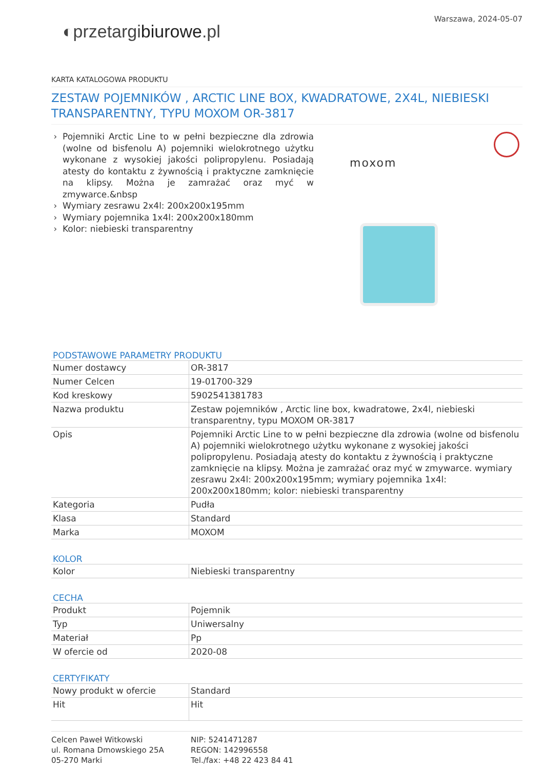◐przetargibiurowe.pl
Warszawa, 2024-05-07
KARTA KATALOGOWA PRODUKTU
ZESTAW POJEMNIKÓW , ARCTIC LINE BOX, KWADRATOWE, 2X4L, NIEBIESKI TRANSPARENTNY, TYPU MOXOM OR-3817
Pojemniki Arctic Line to w pełni bezpieczne dla zdrowia (wolne od bisfenolu A) pojemniki wielokrotnego użytku wykonane z wysokiej jakości polipropylenu. Posiadają atesty do kontaktu z żywnością i praktyczne zamknięcie na klipsy. Można je zamrażać oraz myć w zmywarce.&nbsp
Wymiary zesrawu 2x4l: 200x200x195mm
Wymiary pojemnika 1x4l: 200x200x180mm
Kolor: niebieski transparentny
moxom
PODSTAWOWE PARAMETRY PRODUKTU
| Numer dostawcy | OR-3817 |
| Numer Celcen | 19-01700-329 |
| Kod kreskowy | 5902541381783 |
| Nazwa produktu | Zestaw pojemników , Arctic line box, kwadratowe, 2x4l, niebieski transparentny, typu MOXOM OR-3817 |
| Opis | Pojemniki Arctic Line to w pełni bezpieczne dla zdrowia (wolne od bisfenolu A) pojemniki wielokrotnego użytku wykonane z wysokiej jakości polipropylenu. Posiadają atesty do kontaktu z żywnością i praktyczne zamknięcie na klipsy. Można je zamrażać oraz myć w zmywarce. wymiary zesrawu 2x4l: 200x200x195mm; wymiary pojemnika 1x4l: 200x200x180mm; kolor: niebieski transparentny |
| Kategoria | Pudła |
| Klasa | Standard |
| Marka | MOXOM |
KOLOR
| Kolor | Niebieski transparentny |
CECHA
| Produkt | Pojemnik |
| Typ | Uniwersalny |
| Materiał | Pp |
| W ofercie od | 2020-08 |
CERTYFIKATY
| Nowy produkt w ofercie | Standard |
| Hit | Hit |
Celcen Paweł Witkowski
ul. Romana Dmowskiego 25A
05-270 Marki
NIP: 5241471287
REGON: 142996558
Tel./fax: +48 22 423 84 41